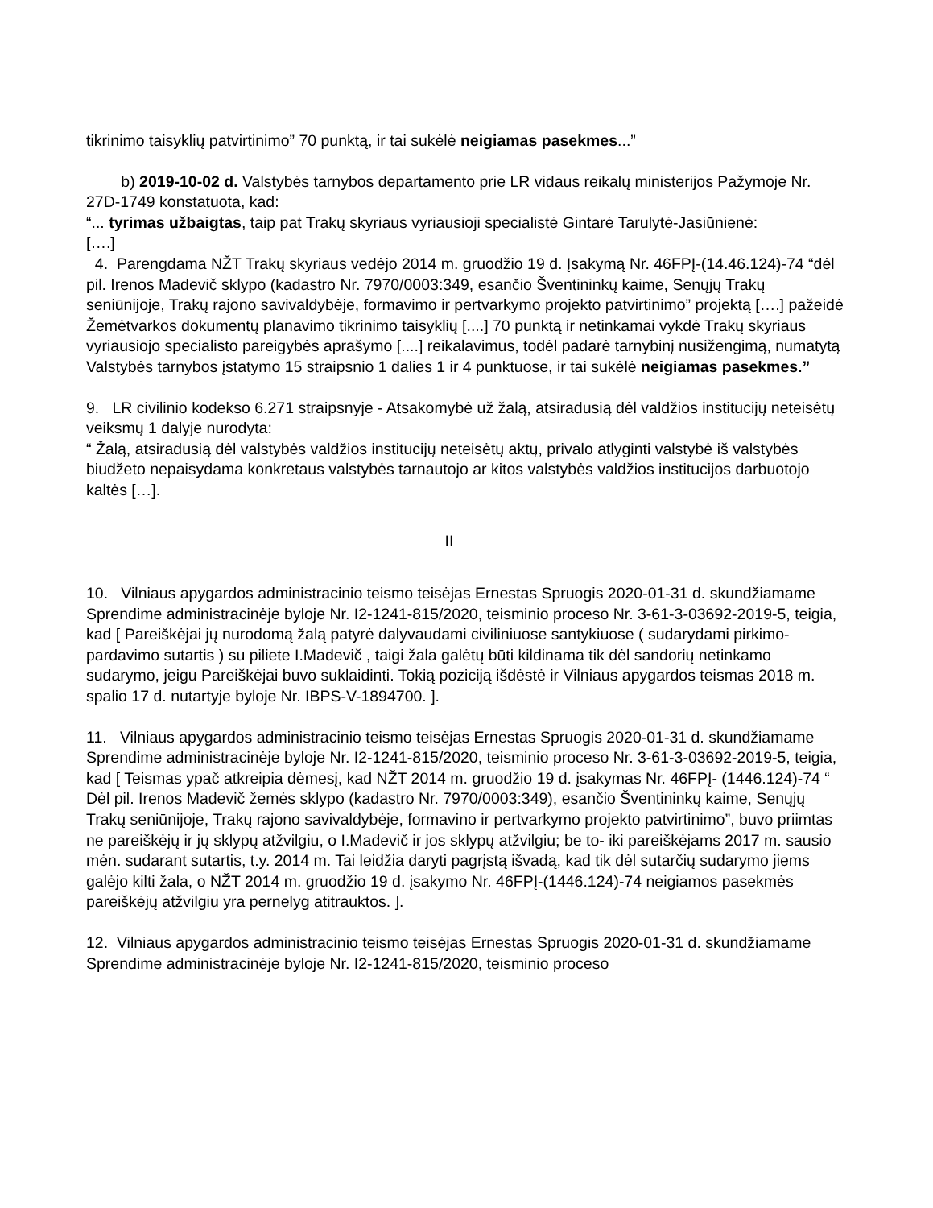tikrinimo taisyklių patvirtinimo” 70 punktą, ir tai sukėlė neigiamas pasekmes...”
b) 2019-10-02 d. Valstybės tarnybos departamento prie LR vidaus reikalų ministerijos Pažymoje Nr. 27D-1749 konstatuota, kad:
“... tyrimas užbaigtas, taip pat Trakų skyriaus vyriausioji specialistė Gintarė Tarulytė-Jasiūnienė:
[….]
4. Parengdama NŽT Trakų skyriaus vedėjo 2014 m. gruodžio 19 d. Įsakymą Nr. 46FPĮ-(14.46.124)-74 “dėl pil. Irenos Madevič sklypo (kadastro Nr. 7970/0003:349, esančio Šventininkų kaime, Senųjų Trakų seniūnijoje, Trakų rajono savivaldybėje, formavimo ir pertvarkymo projekto patvirtinimo” projektą [….] pažeidė Žemėtvarkos dokumentų planavimo tikrinimo taisyklių [....] 70 punktą ir netinkamai vykdė Trakų skyriaus vyriausiojo specialisto pareigybės aprašymo [....] reikalavimus, todėl padarė tarnybinį nusižengimą, numatytą Valstybės tarnybos įstatymo 15 straipsnio 1 dalies 1 ir 4 punktuose, ir tai sukėlė neigiamas pasekmes.”
9. LR civilinio kodekso 6.271 straipsnyje - Atsakomybė už žalą, atsiradusią dėl valdžios institucijų neteisėtų veiksmų 1 dalyje nurodyta:
“ Žalą, atsiradusią dėl valstybės valdžios institucijų neteisėtų aktų, privalo atlyginti valstybė iš valstybės biudžeto nepaisydama konkretaus valstybės tarnautojo ar kitos valstybės valdžios institucijos darbuotojo kaltės […].
II
10. Vilniaus apygardos administracinio teismo teisėjas Ernestas Spruogis 2020-01-31 d. skundžiamame Sprendime administracinėje byloje Nr. I2-1241-815/2020, teisminio proceso Nr. 3-61-3-03692-2019-5, teigia, kad [ Pareiškėjai jų nurodomą žalą patyrė dalyvaudami civiliniuose santykiuose ( sudarydami pirkimo-pardavimo sutartis ) su piliete I.Madevič , taigi žala galėtų būti kildinama tik dėl sandorių netinkamo sudarymo, jeigu Pareiškėjai buvo suklaidinti. Tokią poziciją išdėstė ir Vilniaus apygardos teismas 2018 m. spalio 17 d. nutartyje byloje Nr. IBPS-V-1894700. ].
11. Vilniaus apygardos administracinio teismo teisėjas Ernestas Spruogis 2020-01-31 d. skundžiamame Sprendime administracinėje byloje Nr. I2-1241-815/2020, teisminio proceso Nr. 3-61-3-03692-2019-5, teigia, kad [ Teismas ypač atkreipia dėmesį, kad NŽT 2014 m. gruodžio 19 d. įsakymas Nr. 46FPĮ- (1446.124)-74 “ Dėl pil. Irenos Madevič žemės sklypo (kadastro Nr. 7970/0003:349), esančio Šventininkų kaime, Senųjų Trakų seniūnijoje, Trakų rajono savivaldybėje, formavino ir pertvarkymo projekto patvirtinimo”, buvo priimtas ne pareiškėjų ir jų sklypų atžvilgiu, o I.Madevič ir jos sklypų atžvilgiu; be to- iki pareiškėjams 2017 m. sausio mėn. sudarant sutartis, t.y. 2014 m. Tai leidžia daryti pagrįstą išvadą, kad tik dėl sutarčių sudarymo jiems galėjo kilti žala, o NŽT 2014 m. gruodžio 19 d. įsakymo Nr. 46FPĮ-(1446.124)-74 neigiamos pasekmės pareiškėjų atžvilgiu yra pernelyg atitrauktos. ].
12. Vilniaus apygardos administracinio teismo teisėjas Ernestas Spruogis 2020-01-31 d. skundžiamame Sprendime administracinėje byloje Nr. I2-1241-815/2020, teisminio proceso